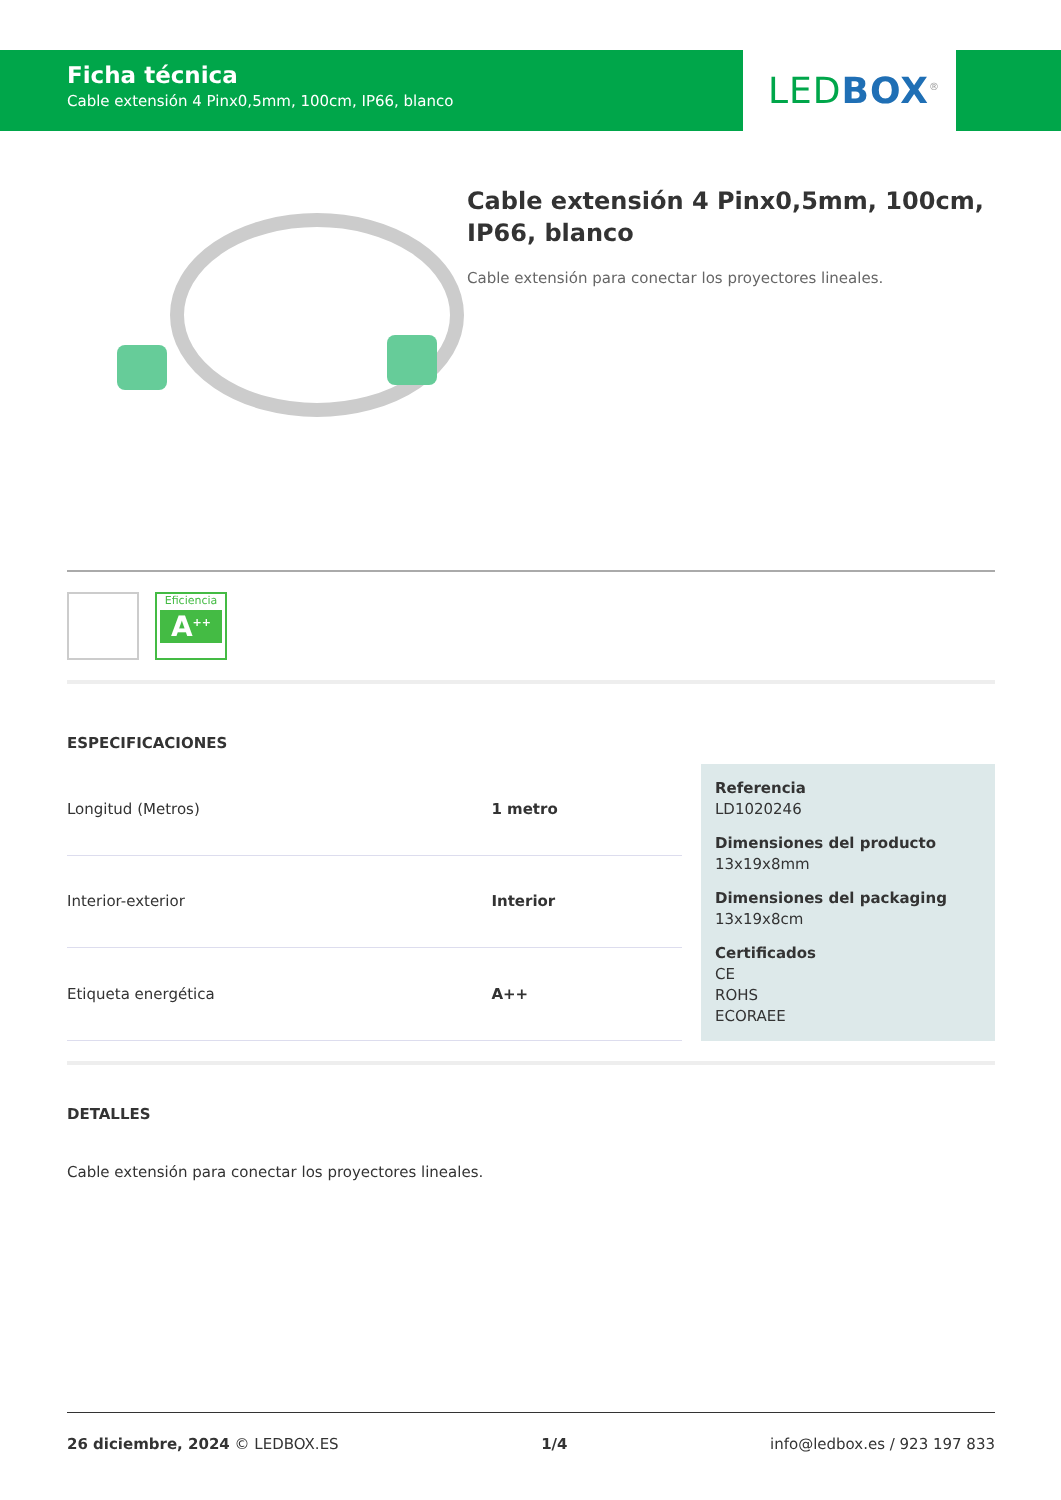Ficha técnica
Cable extensión 4 Pinx0,5mm, 100cm, IP66, blanco
LED BOX<sup>®</sup>
Cable extensión 4 Pinx0,5mm, 100cm, IP66, blanco
Cable extensión para conectar los proyectores lineales.
Eficiencia
A<sup>++</sup>
ESPECIFICACIONES
| Longitud (Metros) | 1 metro |
| Interior-exterior | Interior |
| Etiqueta energética | A++ |
Referencia
LD1020246
Dimensiones del producto
13x19x8mm
Dimensiones del packaging
13x19x8cm
Certificados
CE
ROHS
ECORAEE
DETALLES
Cable extensión para conectar los proyectores lineales.
26 diciembre, 2024 © LEDBOX.ES 1/4 info@ledbox.es / 923 197 833